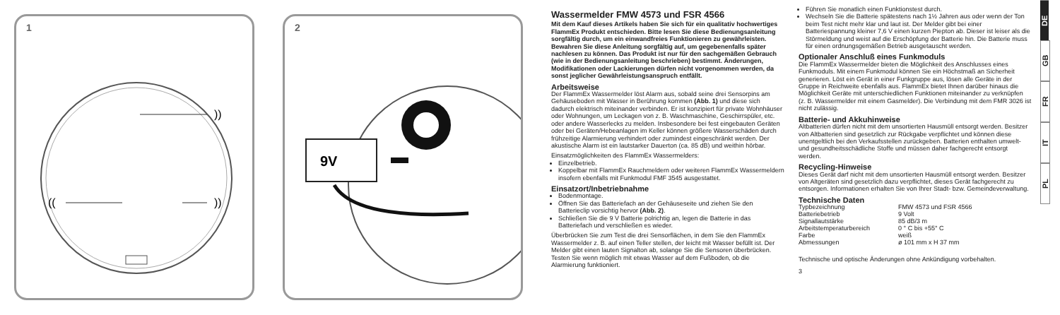1
))
))
((
2
9V
Wassermelder FMW 4573 und FSR 4566
Mit dem Kauf dieses Artikels haben Sie sich für ein qualitativ hochwertiges FlammEx Produkt entschieden. Bitte lesen Sie diese Bedienungsanleitung sorgfältig durch, um ein einwandfreies Funktionieren zu gewährleisten. Bewahren Sie diese Anleitung sorgfältig auf, um gegebenenfalls später nachlesen zu können. Das Produkt ist nur für den sachgemäßen Gebrauch (wie in der Bedienungsanleitung beschrieben) bestimmt. Änderungen, Modifikationen oder Lackierungen dürfen nicht vorgenommen werden, da sonst jeglicher Gewährleistungsanspruch entfällt.
Arbeitsweise
Der FlammEx Wassermelder löst Alarm aus, sobald seine drei Sensorpins am Gehäuseboden mit Wasser in Berührung kommen (Abb. 1) und diese sich dadurch elektrisch miteinander verbinden. Er ist konzipiert für private Wohnhäuser oder Wohnungen, um Leckagen von z. B. Waschmaschine, Geschirrspüler, etc. oder andere Wasserlecks zu melden. Insbesondere bei fest eingebauten Geräten oder bei Geräten/Hebeanlagen im Keller können größere Wasserschäden durch frühzeitige Alarmierung verhindert oder zumindest eingeschränkt werden. Der akustische Alarm ist ein lautstarker Dauerton (ca. 85 dB) und weithin hörbar.
Einsatzmöglichkeiten des FlammEx Wassermelders:
Einzelbetrieb.
Koppelbar mit FlammEx Rauchmeldern oder weiteren FlammEx Wassermeldern insofern ebenfalls mit Funkmodul FMF 3545 ausgestattet.
Einsatzort/Inbetriebnahme
Bodenmontage.
Öffnen Sie das Batteriefach an der Gehäuseseite und ziehen Sie den Batterieclip vorsichtig hervor (Abb. 2).
Schließen Sie die 9 V Batterie polrichtig an, legen die Batterie in das Batteriefach und verschließen es wieder.
Überbrücken Sie zum Test die drei Sensorflächen, in dem Sie den FlammEx Wassermelder z. B. auf einen Teller stellen, der leicht mit Wasser befüllt ist. Der Melder gibt einen lauten Signalton ab, solange Sie die Sensoren überbrücken. Testen Sie wenn möglich mit etwas Wasser auf dem Fußboden, ob die Alarmierung funktioniert.
Führen Sie monatlich einen Funktionstest durch.
Wechseln Sie die Batterie spätestens nach 1½ Jahren aus oder wenn der Ton beim Test nicht mehr klar und laut ist. Der Melder gibt bei einer Batteriespannung kleiner 7,6 V einen kurzen Piepton ab. Dieser ist leiser als die Störmeldung und weist auf die Erschöpfung der Batterie hin. Die Batterie muss für einen ordnungsgemäßen Betrieb ausgetauscht werden.
Optionaler Anschluß eines Funkmoduls
Die FlammEx Wassermelder bieten die Möglichkeit des Anschlusses eines Funkmoduls. Mit einem Funkmodul können Sie ein Höchstmaß an Sicherheit generieren. Löst ein Gerät in einer Funkgruppe aus, lösen alle Geräte in der Gruppe in Reichweite ebenfalls aus. FlammEx bietet Ihnen darüber hinaus die Möglichkeit Geräte mit unterschiedlichen Funktionen miteinander zu verknüpfen (z. B. Wassermelder mit einem Gasmelder). Die Verbindung mit dem FMR 3026 ist nicht zulässig.
Batterie- und Akkuhinweise
Altbatterien dürfen nicht mit dem unsortierten Hausmüll entsorgt werden. Besitzer von Altbatterien sind gesetzlich zur Rückgabe verpflichtet und können diese unentgeltlich bei den Verkaufsstellen zurückgeben. Batterien enthalten umwelt- und gesundheitsschädliche Stoffe und müssen daher fachgerecht entsorgt werden.
Recycling-Hinweise
Dieses Gerät darf nicht mit dem unsortierten Hausmüll entsorgt werden. Besitzer von Altgeräten sind gesetzlich dazu verpflichtet, dieses Gerät fachgerecht zu entsorgen. Informationen erhalten Sie von Ihrer Stadt- bzw. Gemeindeverwaltung.
Technische Daten
| Typbezeichnung | FMW 4573 und FSR 4566 |
| Batteriebetrieb | 9 Volt |
| Signallautstärke | 85 dB/3 m |
| Arbeitstemperaturbereich | 0 ° C bis +55° C |
| Farbe | weiß |
| Abmessungen | ø 101 mm x H 37 mm |
Technische und optische Änderungen ohne Ankündigung vorbehalten.
3
DE
GB
FR
IT
PL